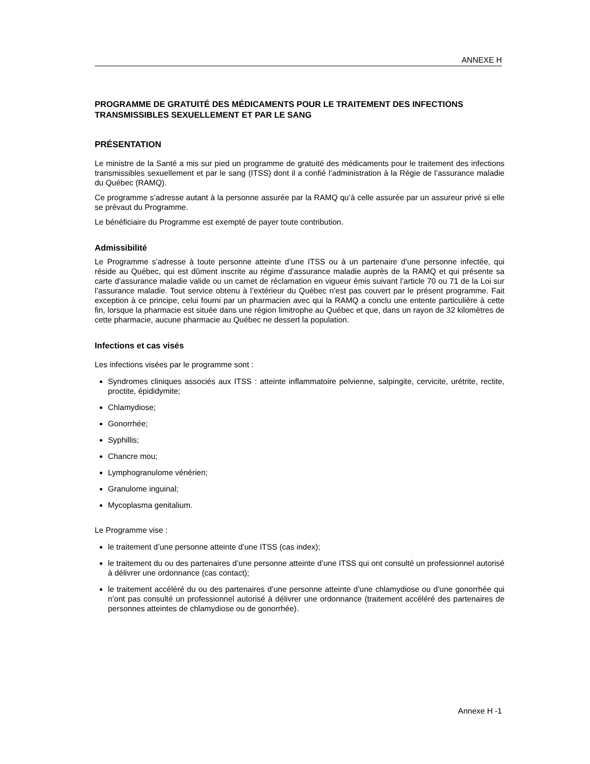ANNEXE H
PROGRAMME DE GRATUITÉ DES MÉDICAMENTS POUR LE TRAITEMENT DES INFECTIONS TRANSMISSIBLES SEXUELLEMENT ET PAR LE SANG
PRÉSENTATION
Le ministre de la Santé a mis sur pied un programme de gratuité des médicaments pour le traitement des infections transmissibles sexuellement et par le sang (ITSS) dont il a confié l’administration à la Régie de l’assurance maladie du Québec (RAMQ).
Ce programme s’adresse autant à la personne assurée par la RAMQ qu’à celle assurée par un assureur privé si elle se prévaut du Programme.
Le bénéficiaire du Programme est exempté de payer toute contribution.
Admissibilité
Le Programme s’adresse à toute personne atteinte d’une ITSS ou à un partenaire d’une personne infectée, qui réside au Québec, qui est dûment inscrite au régime d’assurance maladie auprès de la RAMQ et qui présente sa carte d’assurance maladie valide ou un carnet de réclamation en vigueur émis suivant l’article 70 ou 71 de la Loi sur l’assurance maladie. Tout service obtenu à l’extérieur du Québec n’est pas couvert par le présent programme. Fait exception à ce principe, celui fourni par un pharmacien avec qui la RAMQ a conclu une entente particulière à cette fin, lorsque la pharmacie est située dans une région limitrophe au Québec et que, dans un rayon de 32 kilomètres de cette pharmacie, aucune pharmacie au Québec ne dessert la population.
Infections et cas visés
Les infections visées par le programme sont :
Syndromes cliniques associés aux ITSS : atteinte inflammatoire pelvienne, salpingite, cervicite, urétrite, rectite, proctite, épididymite;
Chlamydiose;
Gonorrhée;
Syphillis;
Chancre mou;
Lymphogranulome vénérien;
Granulome inguinal;
Mycoplasma genitalium.
Le Programme vise :
le traitement d’une personne atteinte d’une ITSS (cas index);
le traitement du ou des partenaires d’une personne atteinte d’une ITSS qui ont consulté un professionnel autorisé à délivrer une ordonnance (cas contact);
le traitement accéléré du ou des partenaires d’une personne atteinte d’une chlamydiose ou d’une gonorrhée qui n’ont pas consulté un professionnel autorisé à délivrer une ordonnance (traitement accéléré des partenaires de personnes atteintes de chlamydiose ou de gonorrhée).
Annexe H -1